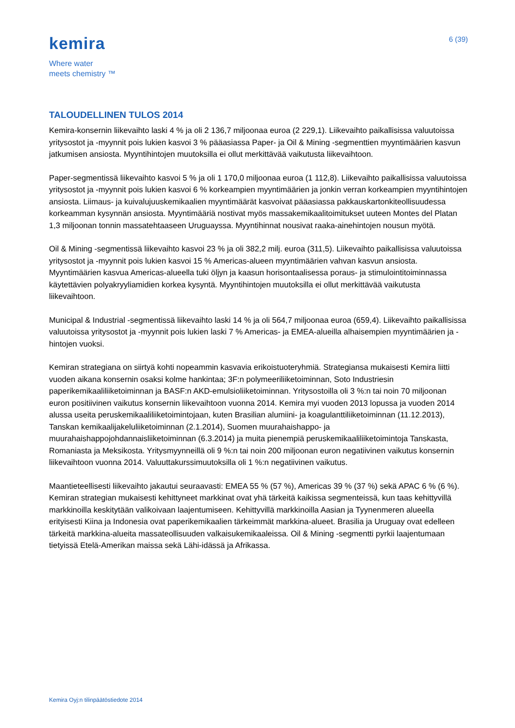kemira
Where water
meets chemistry ™
6 (39)
TALOUDELLINEN TULOS 2014
Kemira-konsernin liikevaihto laski 4 % ja oli 2 136,7 miljoonaa euroa (2 229,1). Liikevaihto paikallisissa valuutoissa yritysostot ja -myynnit pois lukien kasvoi 3 % pääasiassa Paper- ja Oil & Mining -segmenttien myyntimäärien kasvun jatkumisen ansiosta. Myyntihintojen muutoksilla ei ollut merkittävää vaikutusta liikevaihtoon.
Paper-segmentissä liikevaihto kasvoi 5 % ja oli 1 170,0 miljoonaa euroa (1 112,8). Liikevaihto paikallisissa valuutoissa yritysostot ja -myynnit pois lukien kasvoi 6 % korkeampien myyntimäärien ja jonkin verran korkeampien myyntihintojen ansiosta. Liimaus- ja kuivalujuuskemikaalien myyntimäärät kasvoivat pääasiassa pakkauskartonkiteollisuudessa korkeamman kysynnän ansiosta. Myyntimääriä nostivat myös massakemikaalitoimitukset uuteen Montes del Platan 1,3 miljoonan tonnin massatehtaaseen Uruguayssa. Myyntihinnat nousivat raaka-ainehintojen nousun myötä.
Oil & Mining -segmentissä liikevaihto kasvoi 23 % ja oli 382,2 milj. euroa (311,5). Liikevaihto paikallisissa valuutoissa yritysostot ja -myynnit pois lukien kasvoi 15 % Americas-alueen myyntimäärien vahvan kasvun ansiosta. Myyntimäärien kasvua Americas-alueella tuki öljyn ja kaasun horisontaalisessa poraus- ja stimulointitoiminnassa käytettävien polyakryyliamidien korkea kysyntä. Myyntihintojen muutoksilla ei ollut merkittävää vaikutusta liikevaihtoon.
Municipal & Industrial -segmentissä liikevaihto laski 14 % ja oli 564,7 miljoonaa euroa (659,4). Liikevaihto paikallisissa valuutoissa yritysostot ja -myynnit pois lukien laski 7 % Americas- ja EMEA-alueilla alhaisempien myyntimäärien ja -hintojen vuoksi.
Kemiran strategiana on siirtyä kohti nopeammin kasvavia erikoistuoteryhmiä. Strategiansa mukaisesti Kemira liitti vuoden aikana konsernin osaksi kolme hankintaa; 3F:n polymeeriliiketoiminnan, Soto Industriesin paperikemikaaliliiketoiminnan ja BASF:n AKD-emulsioliiketoiminnan. Yritysostoilla oli 3 %:n tai noin 70 miljoonan euron positiivinen vaikutus konsernin liikevaihtoon vuonna 2014. Kemira myi vuoden 2013 lopussa ja vuoden 2014 alussa useita peruskemikaaliliiketoimintojaan, kuten Brasilian alumiini- ja koagulanttiliiketoiminnan (11.12.2013), Tanskan kemikaalijakeluliiketoiminnan (2.1.2014), Suomen muurahaishappo- ja muurahaishappojohdannaisliiketoiminnan (6.3.2014) ja muita pienempiä peruskemikaaliliiketoimintoja Tanskasta, Romaniasta ja Meksikosta. Yritysmyynneillä oli 9 %:n tai noin 200 miljoonan euron negatiivinen vaikutus konsernin liikevaihtoon vuonna 2014. Valuuttakurssimuutoksilla oli 1 %:n negatiivinen vaikutus.
Maantieteellisesti liikevaihto jakautui seuraavasti: EMEA 55 % (57 %), Americas 39 % (37 %) sekä APAC 6 % (6 %). Kemiran strategian mukaisesti kehittyneet markkinat ovat yhä tärkeitä kaikissa segmenteissä, kun taas kehittyvillä markkinoilla keskitytään valikoivaan laajentumiseen. Kehittyvillä markkinoilla Aasian ja Tyynenmeren alueella erityisesti Kiina ja Indonesia ovat paperikemikaalien tärkeimmät markkina-alueet. Brasilia ja Uruguay ovat edelleen tärkeitä markkina-alueita massateollisuuden valkaisukemikaaleissa. Oil & Mining -segmentti pyrkii laajentumaan tietyissä Etelä-Amerikan maissa sekä Lähi-idässä ja Afrikassa.
Kemira Oyj:n tilinpäätöstiedote 2014